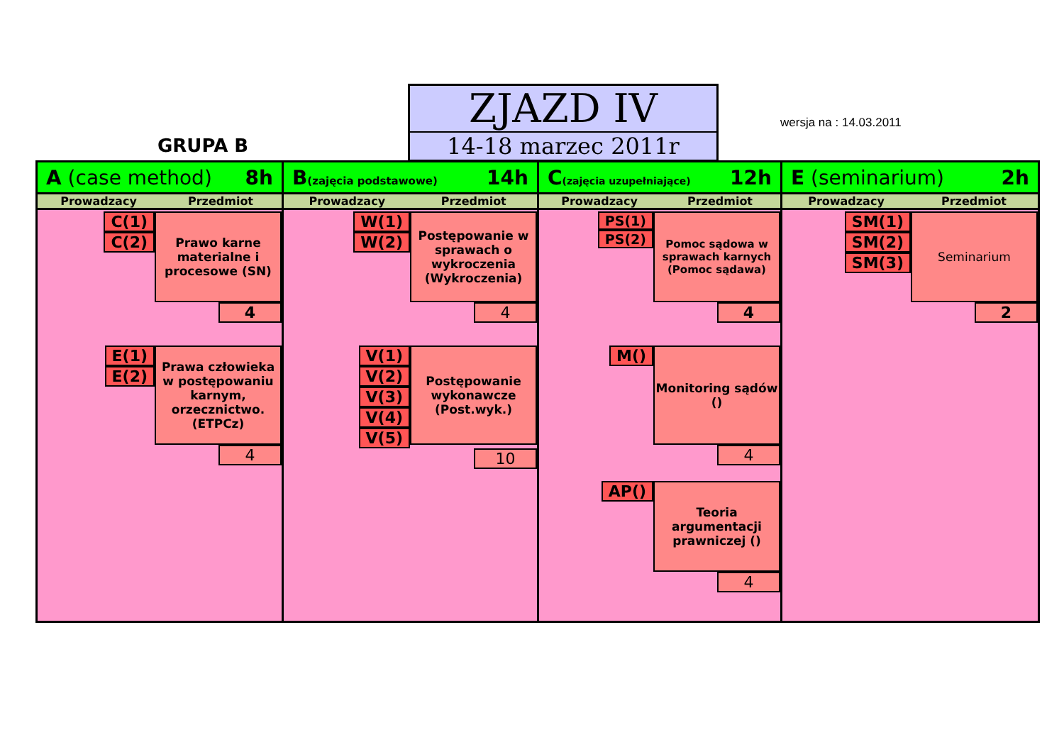GRUPA B
ZJAZD IV
14-18 marzec 2011r
wersja na : 14.03.2011
A (case method) 8h
Prowadzacy Przedmiot
C(1)
C(2)
Prawo karne materialne i procesowe (SN)
4
E(1)
E(2)
Prawa człowieka w postępowaniu karnym, orzecznictwo. (ETPCz)
4
B(zajęcia podstawowe) 14h
Prowadzacy Przedmiot
W(1)
W(2)
Postępowanie w sprawach o wykroczenia (Wykroczenia)
4
V(1)
V(2)
V(3)
V(4)
V(5)
Postępowanie wykonawcze (Post.wyk.)
10
C(zajęcia uzupełniające) 12h
Prowadzacy Przedmiot
PS(1)
PS(2)
Pomoc sądowa w sprawach karnych (Pomoc sądawa)
4
M()
Monitoring sądów ()
4
AP()
Teoria argumentacji prawniczej ()
4
E (seminarium) 2h
Prowadzacy Przedmiot
SM(1)
SM(2)
SM(3)
Seminarium
2